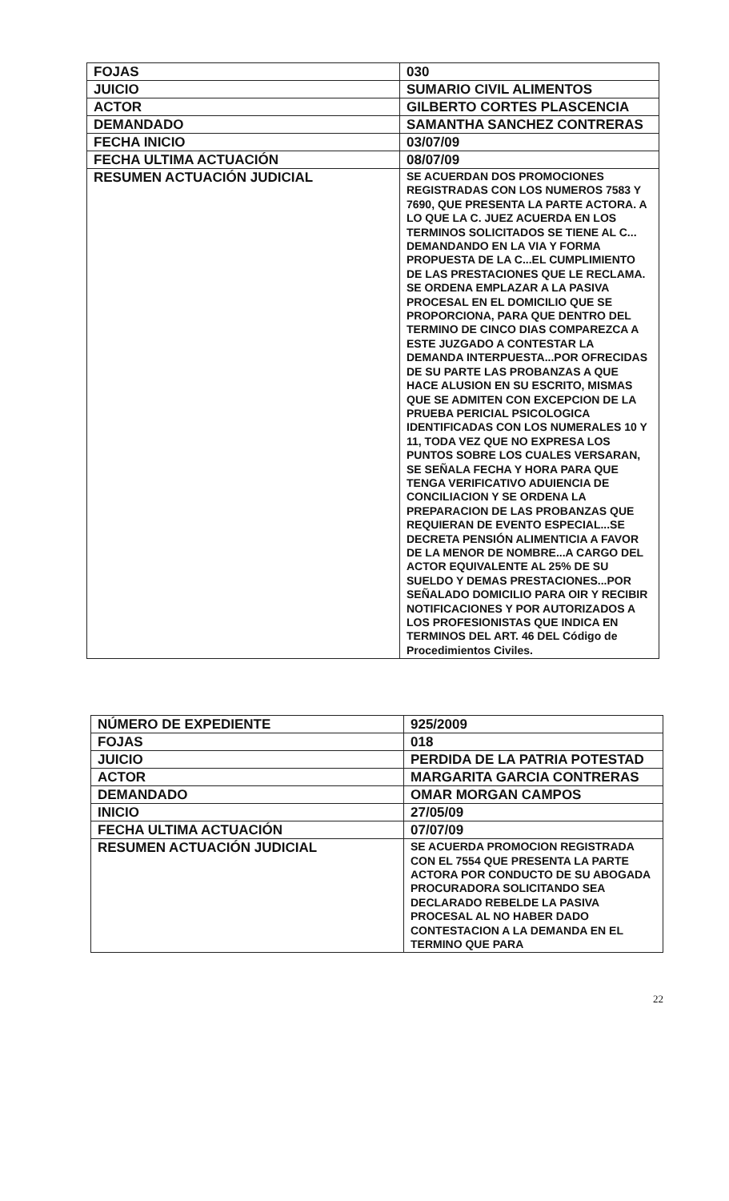| FOJAS | 030 |
| JUICIO | SUMARIO CIVIL ALIMENTOS |
| ACTOR | GILBERTO CORTES PLASCENCIA |
| DEMANDADO | SAMANTHA SANCHEZ CONTRERAS |
| FECHA INICIO | 03/07/09 |
| FECHA ULTIMA ACTUACIÓN | 08/07/09 |
| RESUMEN ACTUACIÓN JUDICIAL | SE ACUERDAN DOS PROMOCIONES REGISTRADAS CON LOS NUMEROS 7583 Y 7690, QUE PRESENTA LA PARTE ACTORA. A LO QUE LA C. JUEZ ACUERDA EN LOS TERMINOS SOLICITADOS SE TIENE AL C... DEMANDANDO EN LA VIA Y FORMA PROPUESTA DE LA C...EL CUMPLIMIENTO DE LAS PRESTACIONES QUE LE RECLAMA. SE ORDENA EMPLAZAR A LA PASIVA PROCESAL EN EL DOMICILIO QUE SE PROPORCIONA, PARA QUE DENTRO DEL TERMINO DE CINCO DIAS COMPAREZCA A ESTE JUZGADO A CONTESTAR LA DEMANDA INTERPUESTA...POR OFRECIDAS DE SU PARTE LAS PROBANZAS A QUE HACE ALUSION EN SU ESCRITO, MISMAS QUE SE ADMITEN CON EXCEPCION DE LA PRUEBA PERICIAL PSICOLOGICA IDENTIFICADAS CON LOS NUMERALES 10 Y 11, TODA VEZ QUE NO EXPRESA LOS PUNTOS SOBRE LOS CUALES VERSARAN, SE SEÑALA FECHA Y HORA PARA QUE TENGA VERIFICATIVO ADUIENCIA DE CONCILIACION Y SE ORDENA LA PREPARACION DE LAS PROBANZAS QUE REQUIERAN DE EVENTO ESPECIAL...SE DECRETA PENSIÓN ALIMENTICIA A FAVOR DE LA MENOR DE NOMBRE...A CARGO DEL ACTOR EQUIVALENTE AL 25% DE SU SUELDO Y DEMAS PRESTACIONES...POR SEÑALADO DOMICILIO PARA OIR Y RECIBIR NOTIFICACIONES Y POR AUTORIZADOS A LOS PROFESIONISTAS QUE INDICA EN TERMINOS DEL ART. 46 DEL Código de Procedimientos Civiles. |
| NÚMERO DE EXPEDIENTE | 925/2009 |
| FOJAS | 018 |
| JUICIO | PERDIDA DE LA PATRIA POTESTAD |
| ACTOR | MARGARITA GARCIA CONTRERAS |
| DEMANDADO | OMAR MORGAN CAMPOS |
| INICIO | 27/05/09 |
| FECHA ULTIMA ACTUACIÓN | 07/07/09 |
| RESUMEN ACTUACIÓN JUDICIAL | SE ACUERDA PROMOCION REGISTRADA CON EL 7554 QUE PRESENTA LA PARTE ACTORA POR CONDUCTO DE SU ABOGADA PROCURADORA SOLICITANDO SEA DECLARADO REBELDE LA PASIVA PROCESAL AL NO HABER DADO CONTESTACION A LA DEMANDA EN EL TERMINO QUE PARA |
22